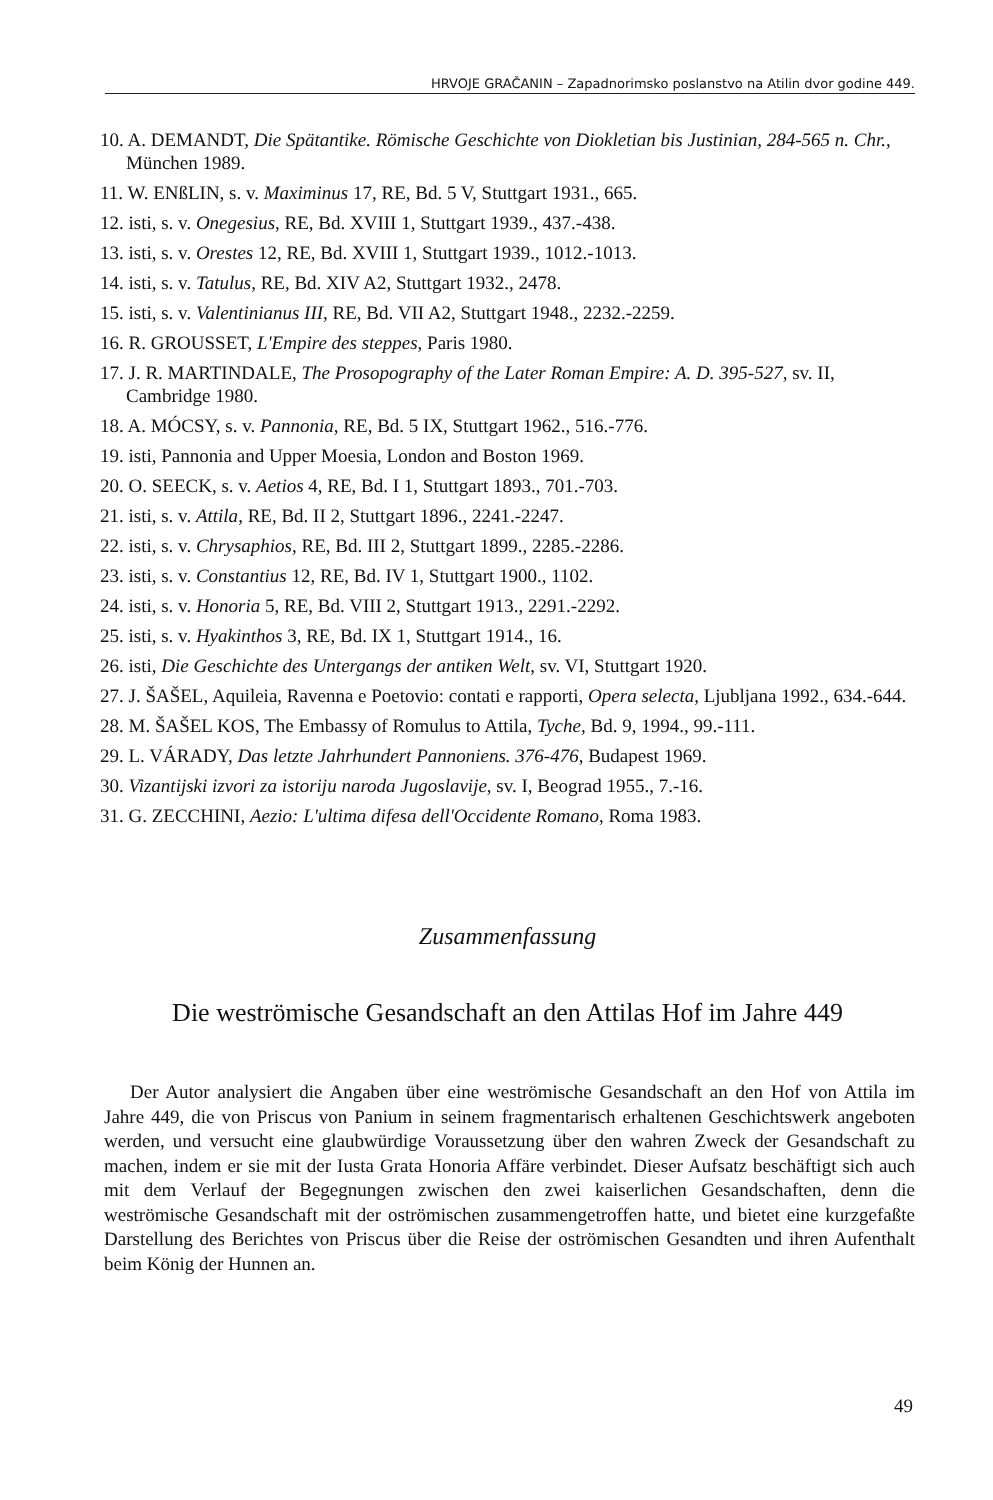HRVOJE GRAČANIN – Zapadnorimsko poslanstvo na Atilin dvor godine 449.
10. A. DEMANDT, Die Spätantike. Römische Geschichte von Diokletian bis Justinian, 284-565 n. Chr., München 1989.
11. W. ENßLIN, s. v. Maximinus 17, RE, Bd. 5 V, Stuttgart 1931., 665.
12. isti, s. v. Onegesius, RE, Bd. XVIII 1, Stuttgart 1939., 437.-438.
13. isti, s. v. Orestes 12, RE, Bd. XVIII 1, Stuttgart 1939., 1012.-1013.
14. isti, s. v. Tatulus, RE, Bd. XIV A2, Stuttgart 1932., 2478.
15. isti, s. v. Valentinianus III, RE, Bd. VII A2, Stuttgart 1948., 2232.-2259.
16. R. GROUSSET, L'Empire des steppes, Paris 1980.
17. J. R. MARTINDALE, The Prosopography of the Later Roman Empire: A. D. 395-527, sv. II, Cambridge 1980.
18. A. MÓCSY, s. v. Pannonia, RE, Bd. 5 IX, Stuttgart 1962., 516.-776.
19. isti, Pannonia and Upper Moesia, London and Boston 1969.
20. O. SEECK, s. v. Aetios 4, RE, Bd. I 1, Stuttgart 1893., 701.-703.
21. isti, s. v. Attila, RE, Bd. II 2, Stuttgart 1896., 2241.-2247.
22. isti, s. v. Chrysaphios, RE, Bd. III 2, Stuttgart 1899., 2285.-2286.
23. isti, s. v. Constantius 12, RE, Bd. IV 1, Stuttgart 1900., 1102.
24. isti, s. v. Honoria 5, RE, Bd. VIII 2, Stuttgart 1913., 2291.-2292.
25. isti, s. v. Hyakinthos 3, RE, Bd. IX 1, Stuttgart 1914., 16.
26. isti, Die Geschichte des Untergangs der antiken Welt, sv. VI, Stuttgart 1920.
27. J. ŠAŠEL, Aquileia, Ravenna e Poetovio: contati e rapporti, Opera selecta, Ljubljana 1992., 634.-644.
28. M. ŠAŠEL KOS, The Embassy of Romulus to Attila, Tyche, Bd. 9, 1994., 99.-111.
29. L. VÁRADY, Das letzte Jahrhundert Pannoniens. 376-476, Budapest 1969.
30. Vizantijski izvori za istoriju naroda Jugoslavije, sv. I, Beograd 1955., 7.-16.
31. G. ZECCHINI, Aezio: L'ultima difesa dell'Occidente Romano, Roma 1983.
Zusammenfassung
Die weströmische Gesandschaft an den Attilas Hof im Jahre 449
Der Autor analysiert die Angaben über eine weströmische Gesandschaft an den Hof von Attila im Jahre 449, die von Priscus von Panium in seinem fragmentarisch erhaltenen Geschichtswerk angeboten werden, und versucht eine glaubwürdige Voraussetzung über den wahren Zweck der Gesandschaft zu machen, indem er sie mit der Iusta Grata Honoria Affäre verbindet. Dieser Aufsatz beschäftigt sich auch mit dem Verlauf der Begegnungen zwischen den zwei kaiserlichen Gesandschaften, denn die weströmische Gesandschaft mit der oströmischen zusammengetroffen hatte, und bietet eine kurzgefaßte Darstellung des Berichtes von Priscus über die Reise der oströmischen Gesandten und ihren Aufenthalt beim König der Hunnen an.
49